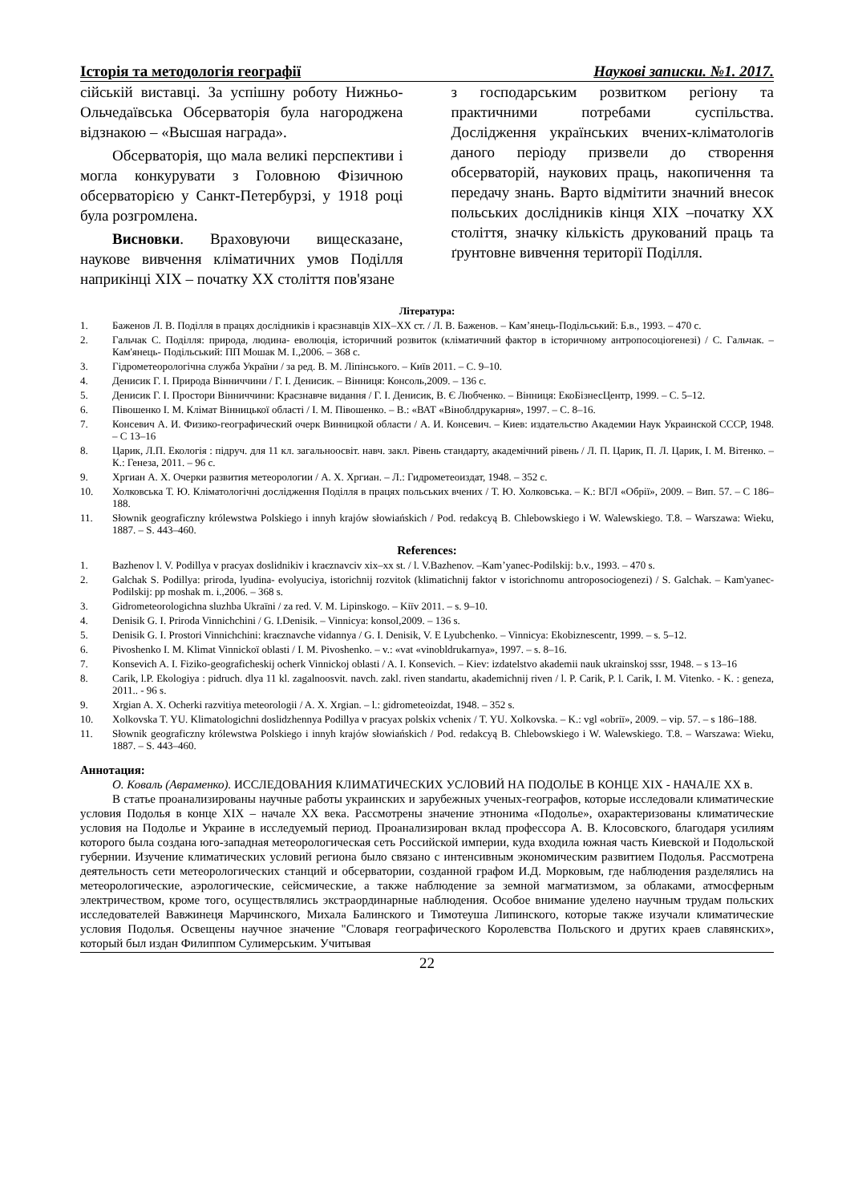Історія та методологія географії Наукові записки. №1. 2017.
сійській виставці. За успішну роботу Нижньо-Ольчедаївська Обсерваторія була нагороджена відзнакою – «Высшая награда».
Обсерваторія, що мала великі перспективи і могла конкурувати з Головною Фізичною обсерваторією у Санкт-Петербурзі, у 1918 році була розгромлена.
Висновки. Враховуючи вищесказане, наукове вивчення кліматичних умов Поділля наприкінці XIX – початку XX століття пов'язане
з господарським розвитком регіону та практичними потребами суспільства. Дослідження українських вчених-кліматологів даного періоду призвели до створення обсерваторій, наукових праць, накопичення та передачу знань. Варто відмітити значний внесок польських дослідників кінця XIX –початку XX століття, значку кількість друкований праць та ґрунтовне вивчення території Поділля.
Література:
1. Баженов Л. В. Поділля в працях дослідників і краєзнавців XIX–XX ст. / Л. В. Баженов. – Кам’янець-Подільський: Б.в., 1993. – 470 с.
2. Гальчак С. Поділля: природа, людина- еволюція, історичний розвиток (кліматичний фактор в історичному антропосоціогенезі) / С. Гальчак. – Кам'янець- Подільський: ПП Мошак М. І.,2006. – 368 с.
3. Гідрометеорологічна служба України / за ред. В. М. Ліпінського. – Київ 2011. – С. 9–10.
4. Денисик Г. І. Природа Вінниччини / Г. І. Денисик. – Вінниця: Консоль,2009. – 136 с.
5. Денисик Г. І. Простори Вінниччини: Краєзнавче видання / Г. І. Денисик, В. Є Любченко. – Вінниця: ЕкоБізнесЦентр, 1999. – С. 5–12.
6. Півошенко І. М. Клімат Вінницької області / І. М. Півошенко. – В.: «ВАТ «Віноблдрукарня», 1997. – С. 8–16.
7. Консевич А. И. Физико-географический очерк Винницкой области / А. И. Консевич. – Киев: издательство Академии Наук Украинской СССР, 1948. – С 13–16
8. Царик, Л.П. Екологія : підруч. для 11 кл. загальноосвіт. навч. закл. Рівень стандарту, академічний рівень / Л. П. Царик, П. Л. Царик, І. М. Вітенко. – К.: Генеза, 2011. – 96 с.
9. Хргиан А. Х. Очерки развития метеорологии / А. Х. Хргиан. – Л.: Гидрометеоиздат, 1948. – 352 с.
10. Холковська Т. Ю. Кліматологічні дослідження Поділля в працях польських вчених / Т. Ю. Холковська. – К.: ВГЛ «Обрії», 2009. – Вип. 57. – С 186–188.
11. Słownik geograficzny królewstwa Polskiego i innyh krajów słowiańskich / Pod. redakcyą B. Chlebowskiego i W. Walewskiego. T.8. – Warszawa: Wieku, 1887. – S. 443–460.
References:
1. Bazhenov l. V. Podillya v pracyax doslidnikiv i kraєznavciv xix–xx st. / l. V.Bazhenov. –Kam’yanec-Podilskij: b.v., 1993. – 470 s.
2. Galchak S. Podillya: priroda, lyudina- evolyuciya, istorichnij rozvitok (klimatichnij faktor v istorichnomu antroposociogenezi) / S. Galchak. – Kam'yanec- Podilskij: pp moshak m. i.,2006. – 368 s.
3. Gidrometeorologichna sluzhba Ukraïni / za red. V. M. Lipinskogo. – Kiïv 2011. – s. 9–10.
4. Denisik G. I. Priroda Vinnichchini / G. I.Denisik. – Vinnicya: konsol,2009. – 136 s.
5. Denisik G. I. Prostori Vinnichchini: kraєznavche vidannya / G. I. Denisik, V. E Lyubchenko. – Vinnicya: Ekobiznescentr, 1999. – s. 5–12.
6. Pivoshenko I. M. Klimat Vinnickoï oblasti / I. M. Pivoshenko. – v.: «vat «vinobldrukarnya», 1997. – s. 8–16.
7. Konsevich A. I. Fiziko-geograficheskij ocherk Vinnickoj oblasti / A. I. Konsevich. – Kiev: izdatelstvo akademii nauk ukrainskoj sssr, 1948. – s 13–16
8. Carik, l.P. Ekologiya : pidruch. dlya 11 kl. zagalnoosvit. navch. zakl. riven standartu, akademichnij riven / l. P. Carik, P. l. Carik, I. M. Vitenko. - K. : geneza, 2011.. - 96 s.
9. Xrgian A. X. Ocherki razvitiya meteorologii / A. X. Xrgian. – l.: gidrometeoizdat, 1948. – 352 s.
10. Xolkovska T. YU. Klimatologichni doslidzhennya Podillya v pracyax polskix vchenix / T. YU. Xolkovska. – K.: vgl «obriï», 2009. – vip. 57. – s 186–188.
11. Słownik geograficzny królewstwa Polskiego i innyh krajów słowiańskich / Pod. redakcyą B. Chlebowskiego i W. Walewskiego. T.8. – Warszawa: Wieku, 1887. – S. 443–460.
Аннотация:
О. Коваль (Авраменко). ИССЛЕДОВАНИЯ КЛИМАТИЧЕСКИХ УСЛОВИЙ НА ПОДОЛЬЕ В КОНЦЕ XIX - НАЧАЛЕ XX в.
В статье проанализированы научные работы украинских и зарубежных ученых-географов, которые исследовали климатические условия Подолья в конце XIX – начале XX века. Рассмотрены значение этнонима «Подолье», охарактеризованы климатические условия на Подолье и Украине в исследуемый период. Проанализирован вклад профессора А. В. Клосовского, благодаря усилиям которого была создана юго-западная метеорологическая сеть Российской империи, куда входила южная часть Киевской и Подольской губернии. Изучение климатических условий региона было связано с интенсивным экономическим развитием Подолья. Рассмотрена деятельность сети метеорологических станций и обсерватории, созданной графом И.Д. Морковым, где наблюдения разделялись на метеорологические, аэрологические, сейсмические, а также наблюдение за земной магматизмом, за облаками, атмосферным электричеством, кроме того, осуществлялись экстраординарные наблюдения. Особое внимание уделено научным трудам польских исследователей Вавжинеця Марчинского, Михала Балинского и Тимотеуша Липинского, которые также изучали климатические условия Подолья. Освещены научное значение "Словаря географического Королевства Польского и других краев славянских», который был издан Филиппом Сулимерським. Учитывая
22